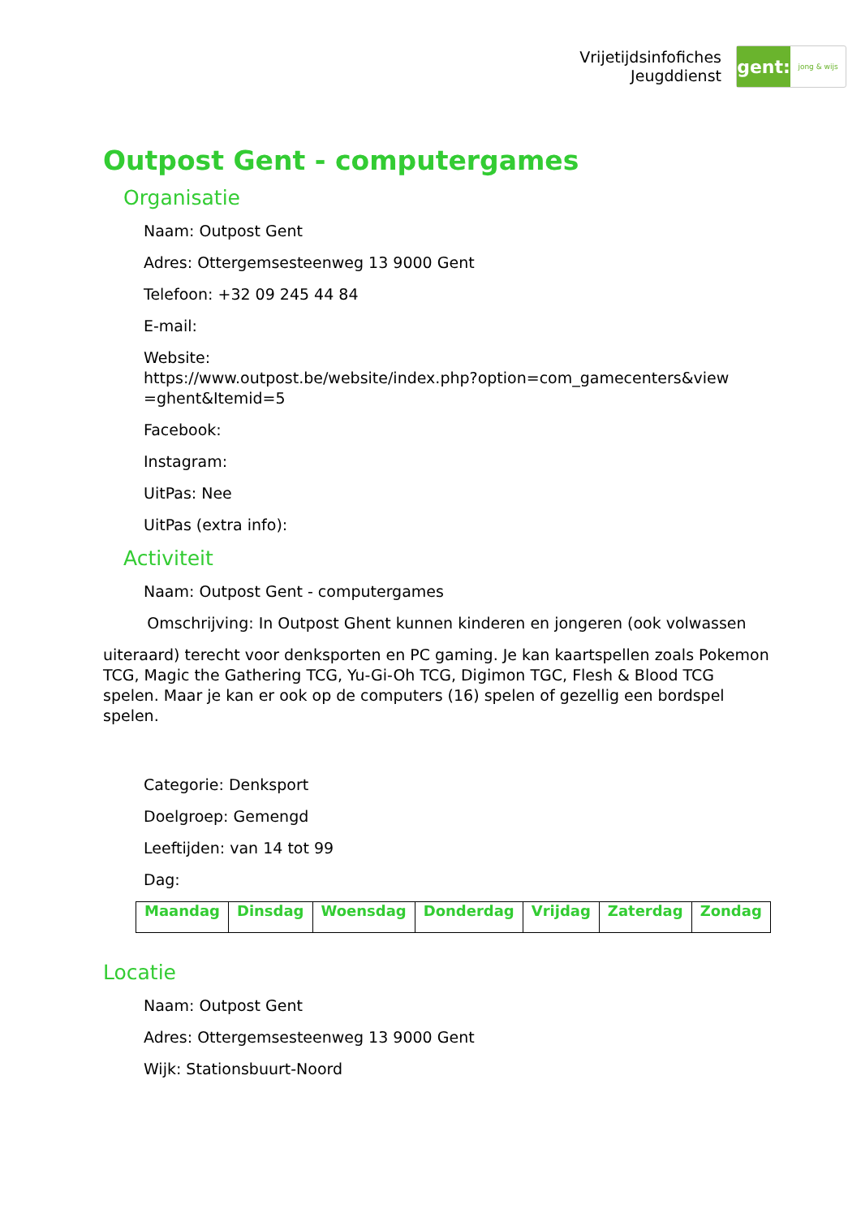Vrijetijdsinfofiches
Jeugddienst
gent:
jong & wijs
Outpost Gent - computergames
Organisatie
Naam: Outpost Gent
Adres: Ottergemsesteenweg 13 9000 Gent
Telefoon: +32 09 245 44 84
E-mail:
Website:
https://www.outpost.be/website/index.php?option=com_gamecenters&view =ghent&Itemid=5
Facebook:
Instagram:
UitPas: Nee
UitPas (extra info):
Activiteit
Naam: Outpost Gent - computergames
Omschrijving: In Outpost Ghent kunnen kinderen en jongeren (ook volwassen
uiteraard) terecht voor denksporten en PC gaming. Je kan kaartspellen zoals Pokemon TCG, Magic the Gathering TCG, Yu-Gi-Oh TCG, Digimon TGC, Flesh & Blood TCG spelen. Maar je kan er ook op de computers (16) spelen of gezellig een bordspel spelen.
Categorie: Denksport
Doelgroep: Gemengd
Leeftijden: van 14 tot 99
Dag:
| Maandag | Dinsdag | Woensdag | Donderdag | Vrijdag | Zaterdag | Zondag |
| --- | --- | --- | --- | --- | --- | --- |
Locatie
Naam: Outpost Gent
Adres: Ottergemsesteenweg 13 9000 Gent
Wijk: Stationsbuurt-Noord